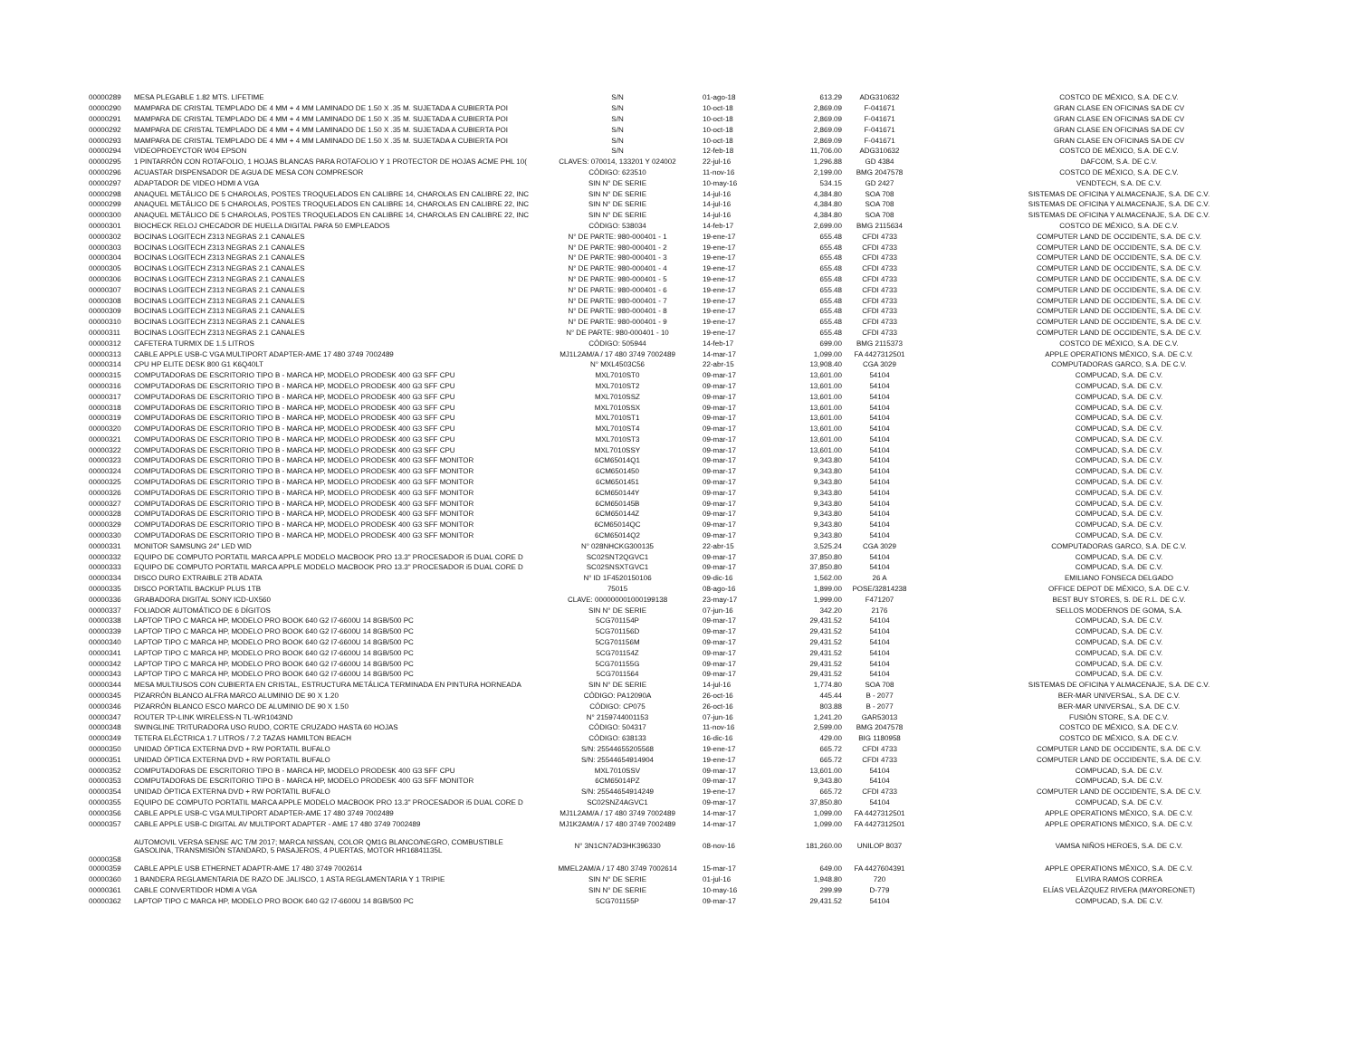| 00000289 | MESA PLEGABLE 1.82 MTS. LIFETIME | S/N | 01-ago-18 | 613.29 | ADG310632 | COSTCO DE MÉXICO, S.A. DE C.V. |
| 00000290 | MAMPARA DE CRISTAL TEMPLADO DE 4 MM + 4 MM LAMINADO DE 1.50 X .35 M. SUJETADA A CUBIERTA POI | S/N | 10-oct-18 | 2,869.09 | F-041671 | GRAN CLASE EN OFICINAS SA DE CV |
| 00000291 | MAMPARA DE CRISTAL TEMPLADO DE 4 MM + 4 MM LAMINADO DE 1.50 X .35 M. SUJETADA A CUBIERTA POI | S/N | 10-oct-18 | 2,869.09 | F-041671 | GRAN CLASE EN OFICINAS SA DE CV |
| 00000292 | MAMPARA DE CRISTAL TEMPLADO DE 4 MM + 4 MM LAMINADO DE 1.50 X .35 M. SUJETADA A CUBIERTA POI | S/N | 10-oct-18 | 2,869.09 | F-041671 | GRAN CLASE EN OFICINAS SA DE CV |
| 00000293 | MAMPARA DE CRISTAL TEMPLADO DE 4 MM + 4 MM LAMINADO DE 1.50 X .35 M. SUJETADA A CUBIERTA POI | S/N | 10-oct-18 | 2,869.09 | F-041671 | GRAN CLASE EN OFICINAS SA DE CV |
| 00000294 | VIDEOPROEYCTOR W04 EPSON | S/N | 12-feb-18 | 11,706.00 | ADG310632 | COSTCO DE MÉXICO, S.A. DE C.V. |
| 00000295 | 1 PINTARRÓN CON ROTAFOLIO, 1 HOJAS BLANCAS PARA ROTAFOLIO Y 1 PROTECTOR DE HOJAS ACME PHL 10( | CLAVES: 070014, 133201 Y 024002 | 22-jul-16 | 1,296.88 | GD 4384 | DAFCOM, S.A. DE C.V. |
| 00000296 | ACUASTAR DISPENSADOR DE AGUA DE MESA CON COMPRESOR | CÓDIGO: 623510 | 11-nov-16 | 2,199.00 | BMG 2047578 | COSTCO DE MÉXICO, S.A. DE C.V. |
| 00000297 | ADAPTADOR DE VIDEO HDMI A VGA | SIN N° DE SERIE | 10-may-16 | 534.15 | GD 2427 | VENDTECH, S.A. DE C.V. |
| 00000298 | ANAQUEL METÁLICO DE 5 CHAROLAS, POSTES TROQUELADOS EN CALIBRE 14, CHAROLAS EN CALIBRE 22, INC | SIN N° DE SERIE | 14-jul-16 | 4,384.80 | SOA 708 | SISTEMAS DE OFICINA Y ALMACENAJE, S.A. DE C.V. |
| 00000299 | ANAQUEL METÁLICO DE 5 CHAROLAS, POSTES TROQUELADOS EN CALIBRE 14, CHAROLAS EN CALIBRE 22, INC | SIN N° DE SERIE | 14-jul-16 | 4,384.80 | SOA 708 | SISTEMAS DE OFICINA Y ALMACENAJE, S.A. DE C.V. |
| 00000300 | ANAQUEL METÁLICO DE 5 CHAROLAS, POSTES TROQUELADOS EN CALIBRE 14, CHAROLAS EN CALIBRE 22, INC | SIN N° DE SERIE | 14-jul-16 | 4,384.80 | SOA 708 | SISTEMAS DE OFICINA Y ALMACENAJE, S.A. DE C.V. |
| 00000301 | BIOCHECK RELOJ CHECADOR DE HUELLA DIGITAL PARA 50 EMPLEADOS | CÓDIGO: 538034 | 14-feb-17 | 2,699.00 | BMG 2115634 | COSTCO DE MÉXICO, S.A. DE C.V. |
| 00000302 | BOCINAS LOGITECH Z313 NEGRAS 2.1 CANALES | N° DE PARTE: 980-000401 - 1 | 19-ene-17 | 655.48 | CFDI 4733 | COMPUTER LAND DE OCCIDENTE, S.A. DE C.V. |
| 00000303 | BOCINAS LOGITECH Z313 NEGRAS 2.1 CANALES | N° DE PARTE: 980-000401 - 2 | 19-ene-17 | 655.48 | CFDI 4733 | COMPUTER LAND DE OCCIDENTE, S.A. DE C.V. |
| 00000304 | BOCINAS LOGITECH Z313 NEGRAS 2.1 CANALES | N° DE PARTE: 980-000401 - 3 | 19-ene-17 | 655.48 | CFDI 4733 | COMPUTER LAND DE OCCIDENTE, S.A. DE C.V. |
| 00000305 | BOCINAS LOGITECH Z313 NEGRAS 2.1 CANALES | N° DE PARTE: 980-000401 - 4 | 19-ene-17 | 655.48 | CFDI 4733 | COMPUTER LAND DE OCCIDENTE, S.A. DE C.V. |
| 00000306 | BOCINAS LOGITECH Z313 NEGRAS 2.1 CANALES | N° DE PARTE: 980-000401 - 5 | 19-ene-17 | 655.48 | CFDI 4733 | COMPUTER LAND DE OCCIDENTE, S.A. DE C.V. |
| 00000307 | BOCINAS LOGITECH Z313 NEGRAS 2.1 CANALES | N° DE PARTE: 980-000401 - 6 | 19-ene-17 | 655.48 | CFDI 4733 | COMPUTER LAND DE OCCIDENTE, S.A. DE C.V. |
| 00000308 | BOCINAS LOGITECH Z313 NEGRAS 2.1 CANALES | N° DE PARTE: 980-000401 - 7 | 19-ene-17 | 655.48 | CFDI 4733 | COMPUTER LAND DE OCCIDENTE, S.A. DE C.V. |
| 00000309 | BOCINAS LOGITECH Z313 NEGRAS 2.1 CANALES | N° DE PARTE: 980-000401 - 8 | 19-ene-17 | 655.48 | CFDI 4733 | COMPUTER LAND DE OCCIDENTE, S.A. DE C.V. |
| 00000310 | BOCINAS LOGITECH Z313 NEGRAS 2.1 CANALES | N° DE PARTE: 980-000401 - 9 | 19-ene-17 | 655.48 | CFDI 4733 | COMPUTER LAND DE OCCIDENTE, S.A. DE C.V. |
| 00000311 | BOCINAS LOGITECH Z313 NEGRAS 2.1 CANALES | N° DE PARTE: 980-000401 - 10 | 19-ene-17 | 655.48 | CFDI 4733 | COMPUTER LAND DE OCCIDENTE, S.A. DE C.V. |
| 00000312 | CAFETERA TURMIX DE 1.5 LITROS | CÓDIGO: 505944 | 14-feb-17 | 699.00 | BMG 2115373 | COSTCO DE MÉXICO, S.A. DE C.V. |
| 00000313 | CABLE APPLE USB-C VGA MULTIPORT ADAPTER-AME 17 480 3749 7002489 | MJ1L2AM/A / 17 480 3749 7002489 | 14-mar-17 | 1,099.00 | FA 4427312501 | APPLE OPERATIONS MÉXICO, S.A. DE C.V. |
| 00000314 | CPU HP ELITE DESK 800 G1 K6Q40LT | N° MXL4503C56 | 22-abr-15 | 13,908.40 | CGA 3029 | COMPUTADORAS GARCO, S.A. DE C.V. |
| 00000315 | COMPUTADORAS DE ESCRITORIO TIPO B - MARCA HP, MODELO PRODESK 400 G3 SFF CPU | MXL7010ST0 | 09-mar-17 | 13,601.00 | 54104 | COMPUCAD, S.A. DE C.V. |
| 00000316 | COMPUTADORAS DE ESCRITORIO TIPO B - MARCA HP, MODELO PRODESK 400 G3 SFF CPU | MXL7010ST2 | 09-mar-17 | 13,601.00 | 54104 | COMPUCAD, S.A. DE C.V. |
| 00000317 | COMPUTADORAS DE ESCRITORIO TIPO B - MARCA HP, MODELO PRODESK 400 G3 SFF CPU | MXL7010SSZ | 09-mar-17 | 13,601.00 | 54104 | COMPUCAD, S.A. DE C.V. |
| 00000318 | COMPUTADORAS DE ESCRITORIO TIPO B - MARCA HP, MODELO PRODESK 400 G3 SFF CPU | MXL7010SSX | 09-mar-17 | 13,601.00 | 54104 | COMPUCAD, S.A. DE C.V. |
| 00000319 | COMPUTADORAS DE ESCRITORIO TIPO B - MARCA HP, MODELO PRODESK 400 G3 SFF CPU | MXL7010ST1 | 09-mar-17 | 13,601.00 | 54104 | COMPUCAD, S.A. DE C.V. |
| 00000320 | COMPUTADORAS DE ESCRITORIO TIPO B - MARCA HP, MODELO PRODESK 400 G3 SFF CPU | MXL7010ST4 | 09-mar-17 | 13,601.00 | 54104 | COMPUCAD, S.A. DE C.V. |
| 00000321 | COMPUTADORAS DE ESCRITORIO TIPO B - MARCA HP, MODELO PRODESK 400 G3 SFF CPU | MXL7010ST3 | 09-mar-17 | 13,601.00 | 54104 | COMPUCAD, S.A. DE C.V. |
| 00000322 | COMPUTADORAS DE ESCRITORIO TIPO B - MARCA HP, MODELO PRODESK 400 G3 SFF CPU | MXL7010SSY | 09-mar-17 | 13,601.00 | 54104 | COMPUCAD, S.A. DE C.V. |
| 00000323 | COMPUTADORAS DE ESCRITORIO TIPO B - MARCA HP, MODELO PRODESK 400 G3 SFF MONITOR | 6CM65014Q1 | 09-mar-17 | 9,343.80 | 54104 | COMPUCAD, S.A. DE C.V. |
| 00000324 | COMPUTADORAS DE ESCRITORIO TIPO B - MARCA HP, MODELO PRODESK 400 G3 SFF MONITOR | 6CM6501450 | 09-mar-17 | 9,343.80 | 54104 | COMPUCAD, S.A. DE C.V. |
| 00000325 | COMPUTADORAS DE ESCRITORIO TIPO B - MARCA HP, MODELO PRODESK 400 G3 SFF MONITOR | 6CM6501451 | 09-mar-17 | 9,343.80 | 54104 | COMPUCAD, S.A. DE C.V. |
| 00000326 | COMPUTADORAS DE ESCRITORIO TIPO B - MARCA HP, MODELO PRODESK 400 G3 SFF MONITOR | 6CM650144Y | 09-mar-17 | 9,343.80 | 54104 | COMPUCAD, S.A. DE C.V. |
| 00000327 | COMPUTADORAS DE ESCRITORIO TIPO B - MARCA HP, MODELO PRODESK 400 G3 SFF MONITOR | 6CM650145B | 09-mar-17 | 9,343.80 | 54104 | COMPUCAD, S.A. DE C.V. |
| 00000328 | COMPUTADORAS DE ESCRITORIO TIPO B - MARCA HP, MODELO PRODESK 400 G3 SFF MONITOR | 6CM650144Z | 09-mar-17 | 9,343.80 | 54104 | COMPUCAD, S.A. DE C.V. |
| 00000329 | COMPUTADORAS DE ESCRITORIO TIPO B - MARCA HP, MODELO PRODESK 400 G3 SFF MONITOR | 6CM65014QC | 09-mar-17 | 9,343.80 | 54104 | COMPUCAD, S.A. DE C.V. |
| 00000330 | COMPUTADORAS DE ESCRITORIO TIPO B - MARCA HP, MODELO PRODESK 400 G3 SFF MONITOR | 6CM65014Q2 | 09-mar-17 | 9,343.80 | 54104 | COMPUCAD, S.A. DE C.V. |
| 00000331 | MONITOR SAMSUNG 24" LED WID | N° 028NHCKG300135 | 22-abr-15 | 3,525.24 | CGA 3029 | COMPUTADORAS GARCO, S.A. DE C.V. |
| 00000332 | EQUIPO DE COMPUTO PORTATIL MARCA APPLE MODELO MACBOOK PRO 13.3" PROCESADOR i5 DUAL CORE D | SC02SNT2QGVC1 | 09-mar-17 | 37,850.80 | 54104 | COMPUCAD, S.A. DE C.V. |
| 00000333 | EQUIPO DE COMPUTO PORTATIL MARCA APPLE MODELO MACBOOK PRO 13.3" PROCESADOR i5 DUAL CORE D | SC02SNSXTGVC1 | 09-mar-17 | 37,850.80 | 54104 | COMPUCAD, S.A. DE C.V. |
| 00000334 | DISCO DURO EXTRAIBLE 2TB ADATA | N° ID 1F4520150106 | 09-dic-16 | 1,562.00 | 26 A | EMILIANO FONSECA DELGADO |
| 00000335 | DISCO PORTATIL BACKUP PLUS 1TB | 75015 | 08-ago-16 | 1,899.00 | POSE/32814238 | OFFICE DEPOT DE MÉXICO, S.A. DE C.V. |
| 00000336 | GRABADORA DIGITAL SONY ICD-UX560 | CLAVE: 000000001000199138 | 23-may-17 | 1,999.00 | F471207 | BEST BUY STORES, S. DE R.L. DE C.V. |
| 00000337 | FOLIADOR AUTOMÁTICO DE 6 DÍGITOS | SIN N° DE SERIE | 07-jun-16 | 342.20 | 2176 | SELLOS MODERNOS DE GOMA, S.A. |
| 00000338 | LAPTOP TIPO C MARCA HP, MODELO PRO BOOK 640 G2 I7-6600U 14 8GB/500 PC | 5CG701154P | 09-mar-17 | 29,431.52 | 54104 | COMPUCAD, S.A. DE C.V. |
| 00000339 | LAPTOP TIPO C MARCA HP, MODELO PRO BOOK 640 G2 I7-6600U 14 8GB/500 PC | 5CG701156D | 09-mar-17 | 29,431.52 | 54104 | COMPUCAD, S.A. DE C.V. |
| 00000340 | LAPTOP TIPO C MARCA HP, MODELO PRO BOOK 640 G2 I7-6600U 14 8GB/500 PC | 5CG701156M | 09-mar-17 | 29,431.52 | 54104 | COMPUCAD, S.A. DE C.V. |
| 00000341 | LAPTOP TIPO C MARCA HP, MODELO PRO BOOK 640 G2 I7-6600U 14 8GB/500 PC | 5CG701154Z | 09-mar-17 | 29,431.52 | 54104 | COMPUCAD, S.A. DE C.V. |
| 00000342 | LAPTOP TIPO C MARCA HP, MODELO PRO BOOK 640 G2 I7-6600U 14 8GB/500 PC | 5CG701155G | 09-mar-17 | 29,431.52 | 54104 | COMPUCAD, S.A. DE C.V. |
| 00000343 | LAPTOP TIPO C MARCA HP, MODELO PRO BOOK 640 G2 I7-6600U 14 8GB/500 PC | 5CG7011564 | 09-mar-17 | 29,431.52 | 54104 | COMPUCAD, S.A. DE C.V. |
| 00000344 | MESA MULTIUSOS CON CUBIERTA EN CRISTAL, ESTRUCTURA METÁLICA TERMINADA EN PINTURA HORNEADA | SIN N° DE SERIE | 14-jul-16 | 1,774.80 | SOA 708 | SISTEMAS DE OFICINA Y ALMACENAJE, S.A. DE C.V. |
| 00000345 | PIZARRÓN BLANCO ALFRA MARCO ALUMINIO DE 90 X 1.20 | CÓDIGO: PA12090A | 26-oct-16 | 445.44 | B - 2077 | BER-MAR UNIVERSAL, S.A. DE C.V. |
| 00000346 | PIZARRÓN BLANCO ESCO MARCO DE ALUMINIO DE 90 X 1.50 | CÓDIGO: CP075 | 26-oct-16 | 803.88 | B - 2077 | BER-MAR UNIVERSAL, S.A. DE C.V. |
| 00000347 | ROUTER TP-LINK WIRELESS-N TL-WR1043ND | N° 2159744001153 | 07-jun-16 | 1,241.20 | GAR53013 | FUSIÓN STORE, S.A. DE C.V. |
| 00000348 | SWINGLINE TRITURADORA USO RUDO, CORTE CRUZADO HASTA 60 HOJAS | CÓDIGO: 504317 | 11-nov-16 | 2,599.00 | BMG 2047578 | COSTCO DE MÉXICO, S.A. DE C.V. |
| 00000349 | TETERA ELÉCTRICA 1.7 LITROS / 7.2 TAZAS HAMILTON BEACH | CÓDIGO: 638133 | 16-dic-16 | 429.00 | BIG 1180958 | COSTCO DE MÉXICO, S.A. DE C.V. |
| 00000350 | UNIDAD ÓPTICA EXTERNA DVD + RW PORTATIL BUFALO | S/N: 25544655205568 | 19-ene-17 | 665.72 | CFDI 4733 | COMPUTER LAND DE OCCIDENTE, S.A. DE C.V. |
| 00000351 | UNIDAD ÓPTICA EXTERNA DVD + RW PORTATIL BUFALO | S/N: 25544654914904 | 19-ene-17 | 665.72 | CFDI 4733 | COMPUTER LAND DE OCCIDENTE, S.A. DE C.V. |
| 00000352 | COMPUTADORAS DE ESCRITORIO TIPO B - MARCA HP, MODELO PRODESK 400 G3 SFF CPU | MXL7010SSV | 09-mar-17 | 13,601.00 | 54104 | COMPUCAD, S.A. DE C.V. |
| 00000353 | COMPUTADORAS DE ESCRITORIO TIPO B - MARCA HP, MODELO PRODESK 400 G3 SFF MONITOR | 6CM65014PZ | 09-mar-17 | 9,343.80 | 54104 | COMPUCAD, S.A. DE C.V. |
| 00000354 | UNIDAD ÓPTICA EXTERNA DVD + RW PORTATIL BUFALO | S/N: 25544654914249 | 19-ene-17 | 665.72 | CFDI 4733 | COMPUTER LAND DE OCCIDENTE, S.A. DE C.V. |
| 00000355 | EQUIPO DE COMPUTO PORTATIL MARCA APPLE MODELO MACBOOK PRO 13.3" PROCESADOR i5 DUAL CORE D | SC02SNZ4AGVC1 | 09-mar-17 | 37,850.80 | 54104 | COMPUCAD, S.A. DE C.V. |
| 00000356 | CABLE APPLE USB-C VGA MULTIPORT ADAPTER-AME 17 480 3749 7002489 | MJ1L2AM/A / 17 480 3749 7002489 | 14-mar-17 | 1,099.00 | FA 4427312501 | APPLE OPERATIONS MÉXICO, S.A. DE C.V. |
| 00000357 | CABLE APPLE USB-C DIGITAL AV MULTIPORT ADAPTER - AME 17 480 3749 7002489 | MJ1K2AM/A / 17 480 3749 7002489 | 14-mar-17 | 1,099.00 | FA 4427312501 | APPLE OPERATIONS MÉXICO, S.A. DE C.V. |
| 00000358 | AUTOMOVIL VERSA SENSE A/C T/M 2017; MARCA NISSAN, COLOR QM1G BLANCO/NEGRO, COMBUSTIBLE GASOLINA, TRANSMISIÓN STANDARD, 5 PASAJEROS, 4 PUERTAS, MOTOR HR16841135L | N° 3N1CN7AD3HK396330 | 08-nov-16 | 181,260.00 | UNILOP 8037 | VAMSA NIÑOS HEROES, S.A. DE C.V. |
| 00000359 | CABLE APPLE USB ETHERNET ADAPTR-AME 17 480 3749 7002614 | MMEL2AM/A / 17 480 3749 7002614 | 15-mar-17 | 649.00 | FA 4427604391 | APPLE OPERATIONS MÉXICO, S.A. DE C.V. |
| 00000360 | 1 BANDERA REGLAMENTARIA DE RAZO DE JALISCO, 1 ASTA REGLAMENTARIA Y 1 TRIPIE | SIN N° DE SERIE | 01-jul-16 | 1,948.80 | 720 | ELVIRA RAMOS CORREA |
| 00000361 | CABLE CONVERTIDOR HDMI A VGA | SIN N° DE SERIE | 10-may-16 | 299.99 | D-779 | ELÍAS VELÁZQUEZ RIVERA (MAYOREONET) |
| 00000362 | LAPTOP TIPO C MARCA HP, MODELO PRO BOOK 640 G2 I7-6600U 14 8GB/500 PC | 5CG701155P | 09-mar-17 | 29,431.52 | 54104 | COMPUCAD, S.A. DE C.V. |